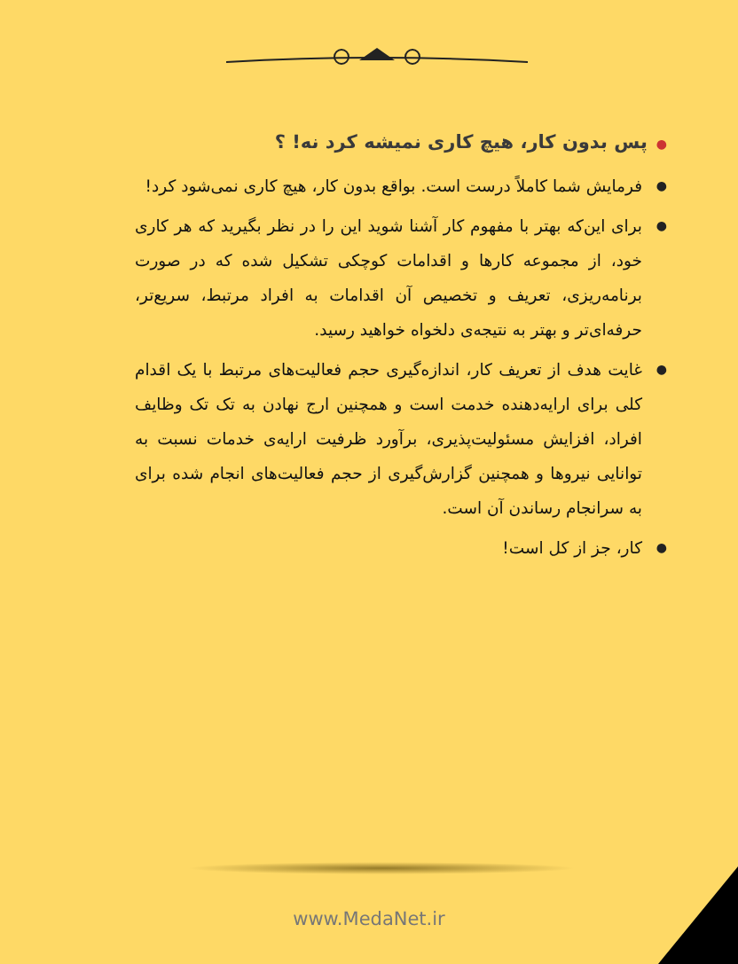●پس بدون کار، هیچ کاری نمیشه کرد نه! ؟
● فرمایش شما کاملاً درست است. بواقع بدون کار، هیچ کاری نمی‌شود کرد!
● برای این‌که بهتر با مفهوم کار آشنا شوید این را در نظر بگیرید که هر کاری خود، از مجموعه کارها و اقدامات کوچکی تشکیل شده که در صورت برنامه‌ریزی، تعریف و تخصیص آن اقدامات به افراد مرتبط، سریع‌تر، حرفه‌ای‌تر و بهتر به نتیجه‌ی دلخواه خواهید رسید.
● غایت هدف از تعریف کار، اندازه‌گیری حجم فعالیت‌های مرتبط با یک اقدام کلی برای ارایه‌دهنده خدمت است و همچنین ارج نهادن به تک تک وظایف افراد، افزایش مسئولیت‌پذیری، برآورد ظرفیت ارایه‌ی خدمات نسبت به توانایی نیروها و همچنین گزارش‌گیری از حجم فعالیت‌های انجام شده برای به سرانجام رساندن آن است.
● کار، جز از کل است!
www.MedaNet.ir